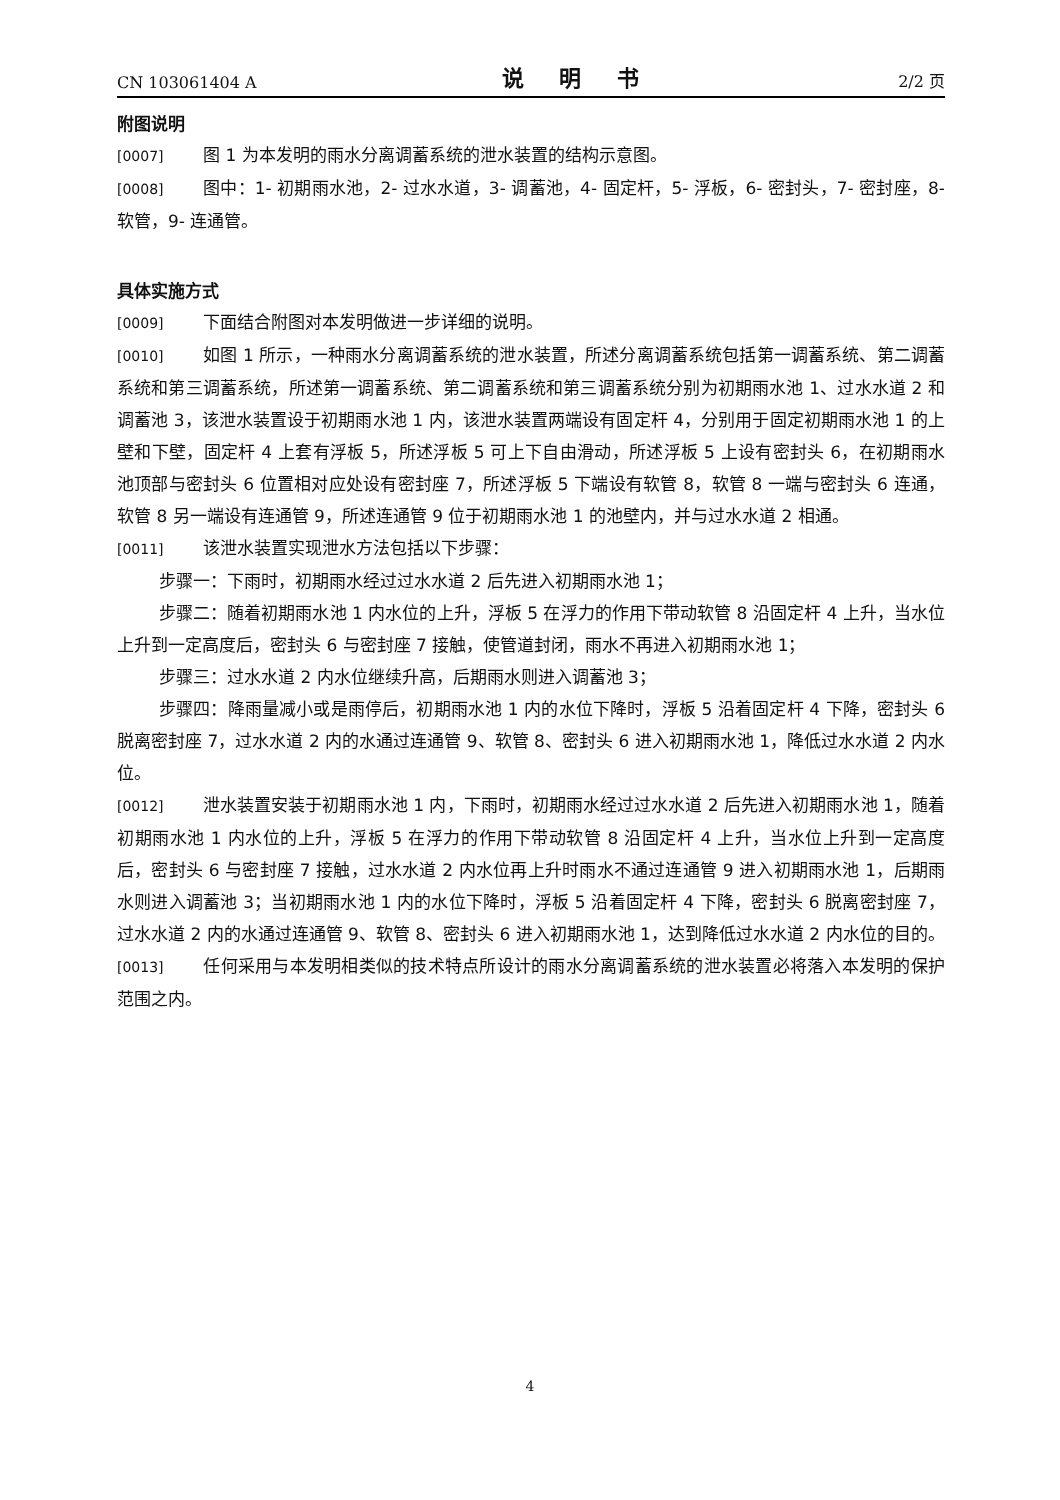CN 103061404 A 说 明 书 2/2 页
附图说明
[0007] 图 1 为本发明的雨水分离调蓄系统的泄水装置的结构示意图。
[0008] 图中：1- 初期雨水池，2- 过水水道，3- 调蓄池，4- 固定杆，5- 浮板，6- 密封头，7- 密封座，8- 软管，9- 连通管。
具体实施方式
[0009] 下面结合附图对本发明做进一步详细的说明。
[0010] 如图 1 所示，一种雨水分离调蓄系统的泄水装置，所述分离调蓄系统包括第一调蓄系统、第二调蓄系统和第三调蓄系统，所述第一调蓄系统、第二调蓄系统和第三调蓄系统分别为初期雨水池 1、过水水道 2 和调蓄池 3，该泄水装置设于初期雨水池 1 内，该泄水装置两端设有固定杆 4，分别用于固定初期雨水池 1 的上壁和下壁，固定杆 4 上套有浮板 5，所述浮板 5 可上下自由滑动，所述浮板 5 上设有密封头 6，在初期雨水池顶部与密封头 6 位置相对应处设有密封座 7，所述浮板 5 下端设有软管 8，软管 8 一端与密封头 6 连通，软管 8 另一端设有连通管 9，所述连通管 9 位于初期雨水池 1 的池壁内，并与过水水道 2 相通。
[0011] 该泄水装置实现泄水方法包括以下步骤：
步骤一：下雨时，初期雨水经过过水水道 2 后先进入初期雨水池 1；
步骤二：随着初期雨水池 1 内水位的上升，浮板 5 在浮力的作用下带动软管 8 沿固定杆 4 上升，当水位上升到一定高度后，密封头 6 与密封座 7 接触，使管道封闭，雨水不再进入初期雨水池 1；
步骤三：过水水道 2 内水位继续升高，后期雨水则进入调蓄池 3；
步骤四：降雨量减小或是雨停后，初期雨水池 1 内的水位下降时，浮板 5 沿着固定杆 4 下降，密封头 6 脱离密封座 7，过水水道 2 内的水通过连通管 9、软管 8、密封头 6 进入初期雨水池 1，降低过水水道 2 内水位。
[0012] 泄水装置安装于初期雨水池 1 内，下雨时，初期雨水经过过水水道 2 后先进入初期雨水池 1，随着初期雨水池 1 内水位的上升，浮板 5 在浮力的作用下带动软管 8 沿固定杆 4 上升，当水位上升到一定高度后，密封头 6 与密封座 7 接触，过水水道 2 内水位再上升时雨水不通过连通管 9 进入初期雨水池 1，后期雨水则进入调蓄池 3；当初期雨水池 1 内的水位下降时，浮板 5 沿着固定杆 4 下降，密封头 6 脱离密封座 7，过水水道 2 内的水通过连通管 9、软管 8、密封头 6 进入初期雨水池 1，达到降低过水水道 2 内水位的目的。
[0013] 任何采用与本发明相类似的技术特点所设计的雨水分离调蓄系统的泄水装置必将落入本发明的保护范围之内。
4